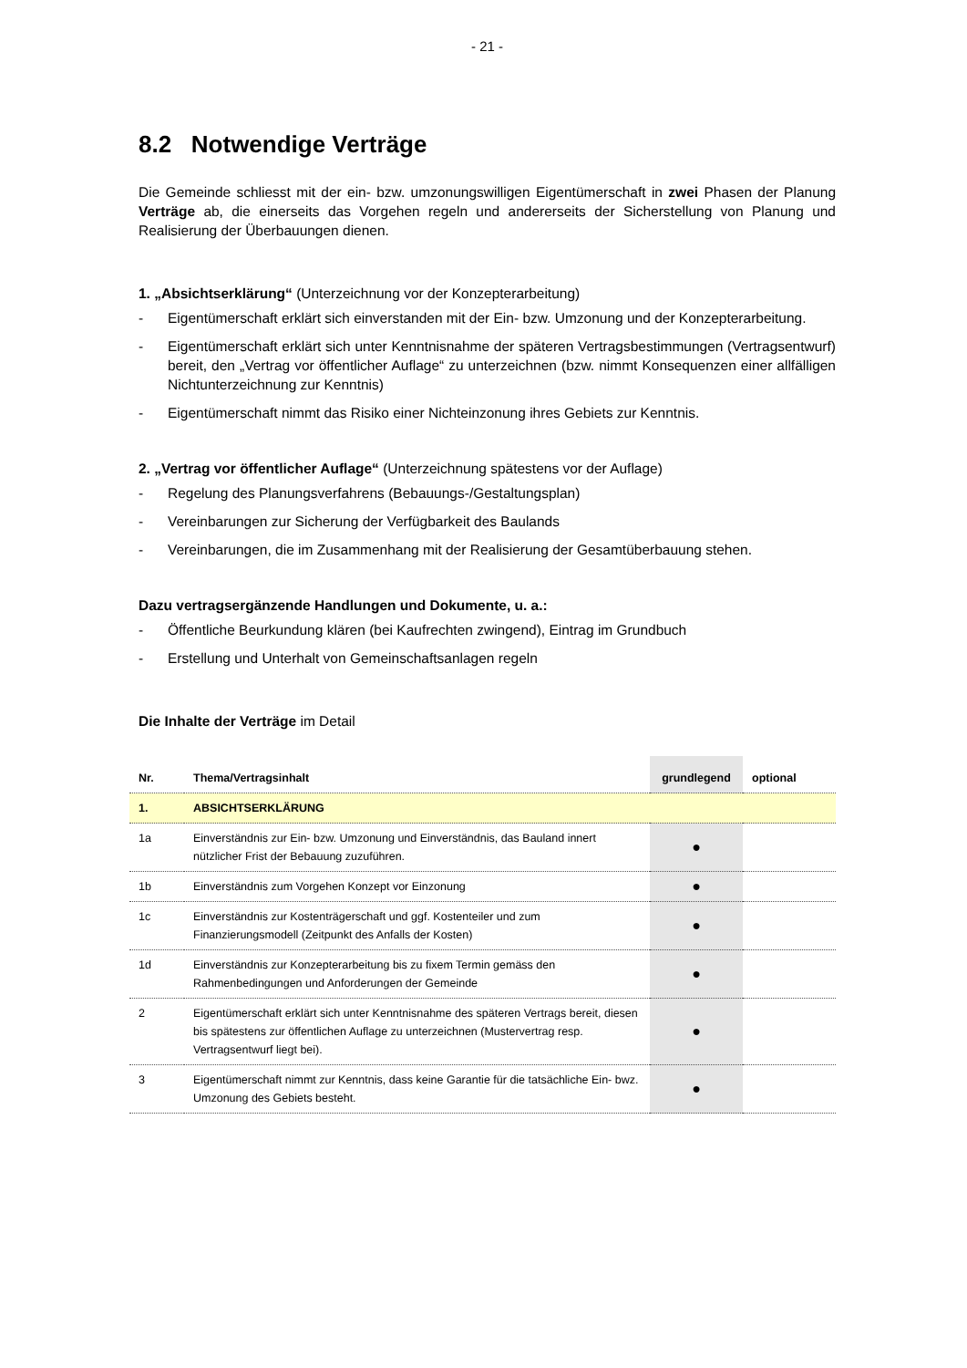- 21 -
8.2 Notwendige Verträge
Die Gemeinde schliesst mit der ein- bzw. umzonungswilligen Eigentümerschaft in zwei Phasen der Planung Verträge ab, die einerseits das Vorgehen regeln und andererseits der Sicherstellung von Planung und Realisierung der Überbauungen dienen.
1. „Absichtserklärung“ (Unterzeichnung vor der Konzepterarbeitung)
- Eigentümerschaft erklärt sich einverstanden mit der Ein- bzw. Umzonung und der Konzepterarbeitung.
- Eigentümerschaft erklärt sich unter Kenntnisnahme der späteren Vertragsbestimmungen (Vertragsentwurf) bereit, den „Vertrag vor öffentlicher Auflage“ zu unterzeichnen (bzw. nimmt Konsequenzen einer allfälligen Nichtunterzeichnung zur Kenntnis)
- Eigentümerschaft nimmt das Risiko einer Nichteinzonung ihres Gebiets zur Kenntnis.
2. „Vertrag vor öffentlicher Auflage“ (Unterzeichnung spätestens vor der Auflage)
- Regelung des Planungsverfahrens (Bebauungs-/Gestaltungsplan)
- Vereinbarungen zur Sicherung der Verfügbarkeit des Baulands
- Vereinbarungen, die im Zusammenhang mit der Realisierung der Gesamtüberbauung stehen.
Dazu vertragsergänzende Handlungen und Dokumente, u. a.:
- Öffentliche Beurkundung klären (bei Kaufrechten zwingend), Eintrag im Grundbuch
- Erstellung und Unterhalt von Gemeinschaftsanlagen regeln
Die Inhalte der Verträge im Detail
| Nr. | Thema/Vertragsinhalt | grundlegend | optional |
| --- | --- | --- | --- |
| 1. | ABSICHTSERKLÄRUNG | | |
| 1a | Einverständnis zur Ein- bzw. Umzonung und Einverständnis, das Bauland innert nützlicher Frist der Bebauung zuzuführen. | ● | |
| 1b | Einverständnis zum Vorgehen Konzept vor Einzonung | ● | |
| 1c | Einverständnis zur Kostenträgerschaft und ggf. Kostenteiler und zum Finanzierungsmodell (Zeitpunkt des Anfalls der Kosten) | ● | |
| 1d | Einverständnis zur Konzepterarbeitung bis zu fixem Termin gemäss den Rahmenbedingungen und Anforderungen der Gemeinde | ● | |
| 2 | Eigentümerschaft erklärt sich unter Kenntnisnahme des späteren Vertrags bereit, diesen bis spätestens zur öffentlichen Auflage zu unterzeichnen (Mustervertrag resp. Vertragsentwurf liegt bei). | ● | |
| 3 | Eigentümerschaft nimmt zur Kenntnis, dass keine Garantie für die tatsächliche Ein- bwz. Umzonung des Gebiets besteht. | ● | |